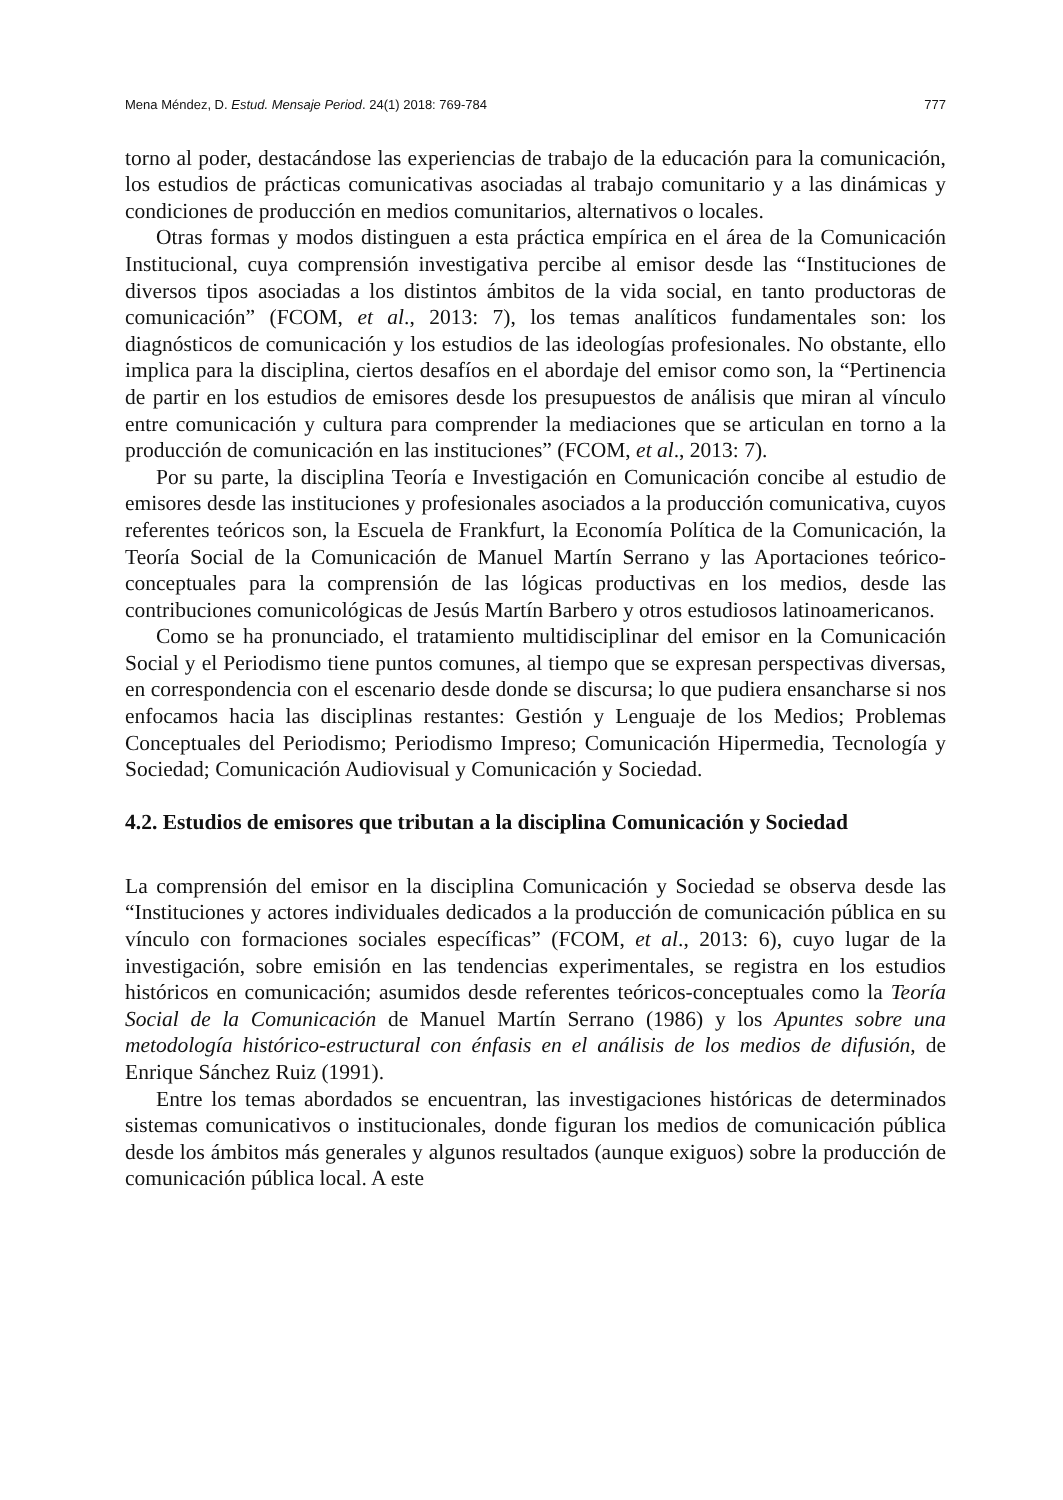Mena Méndez, D. Estud. Mensaje Period. 24(1) 2018: 769-784 777
torno al poder, destacándose las experiencias de trabajo de la educación para la comunicación, los estudios de prácticas comunicativas asociadas al trabajo comunitario y a las dinámicas y condiciones de producción en medios comunitarios, alternativos o locales.
Otras formas y modos distinguen a esta práctica empírica en el área de la Comunicación Institucional, cuya comprensión investigativa percibe al emisor desde las “Instituciones de diversos tipos asociadas a los distintos ámbitos de la vida social, en tanto productoras de comunicación” (FCOM, et al., 2013: 7), los temas analíticos fundamentales son: los diagnósticos de comunicación y los estudios de las ideologías profesionales. No obstante, ello implica para la disciplina, ciertos desafíos en el abordaje del emisor como son, la “Pertinencia de partir en los estudios de emisores desde los presupuestos de análisis que miran al vínculo entre comunicación y cultura para comprender la mediaciones que se articulan en torno a la producción de comunicación en las instituciones” (FCOM, et al., 2013: 7).
Por su parte, la disciplina Teoría e Investigación en Comunicación concibe al estudio de emisores desde las instituciones y profesionales asociados a la producción comunicativa, cuyos referentes teóricos son, la Escuela de Frankfurt, la Economía Política de la Comunicación, la Teoría Social de la Comunicación de Manuel Martín Serrano y las Aportaciones teórico-conceptuales para la comprensión de las lógicas productivas en los medios, desde las contribuciones comunicológicas de Jesús Martín Barbero y otros estudiosos latinoamericanos.
Como se ha pronunciado, el tratamiento multidisciplinar del emisor en la Comunicación Social y el Periodismo tiene puntos comunes, al tiempo que se expresan perspectivas diversas, en correspondencia con el escenario desde donde se discursa; lo que pudiera ensancharse si nos enfocamos hacia las disciplinas restantes: Gestión y Lenguaje de los Medios; Problemas Conceptuales del Periodismo; Periodismo Impreso; Comunicación Hipermedia, Tecnología y Sociedad; Comunicación Audiovisual y Comunicación y Sociedad.
4.2. Estudios de emisores que tributan a la disciplina Comunicación y Sociedad
La comprensión del emisor en la disciplina Comunicación y Sociedad se observa desde las “Instituciones y actores individuales dedicados a la producción de comunicación pública en su vínculo con formaciones sociales específicas” (FCOM, et al., 2013: 6), cuyo lugar de la investigación, sobre emisión en las tendencias experimentales, se registra en los estudios históricos en comunicación; asumidos desde referentes teóricos-conceptuales como la Teoría Social de la Comunicación de Manuel Martín Serrano (1986) y los Apuntes sobre una metodología histórico-estructural con énfasis en el análisis de los medios de difusión, de Enrique Sánchez Ruiz (1991).
Entre los temas abordados se encuentran, las investigaciones históricas de determinados sistemas comunicativos o institucionales, donde figuran los medios de comunicación pública desde los ámbitos más generales y algunos resultados (aunque exiguos) sobre la producción de comunicación pública local. A este